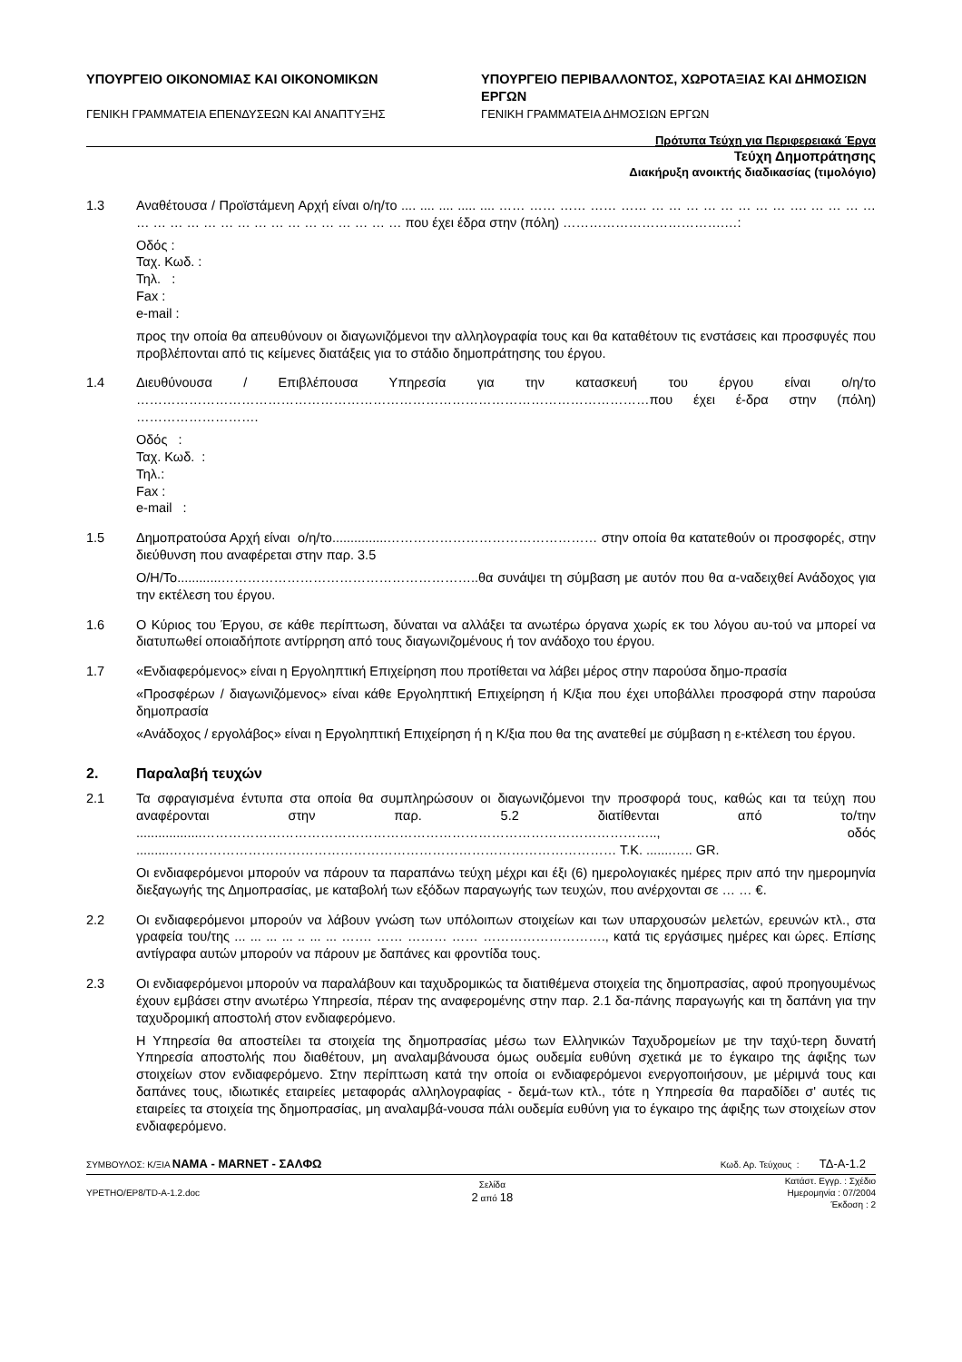ΥΠΟΥΡΓΕΙΟ ΟΙΚΟΝΟΜΙΑΣ ΚΑΙ ΟΙΚΟΝΟΜΙΚΩΝ
ΓΕΝΙΚΗ ΓΡΑΜΜΑΤΕΙΑ ΕΠΕΝΔΥΣΕΩΝ ΚΑΙ ΑΝΑΠΤΥΞΗΣ
ΥΠΟΥΡΓΕΙΟ ΠΕΡΙΒΑΛΛΟΝΤΟΣ, ΧΩΡΟΤΑΞΙΑΣ ΚΑΙ ΔΗΜΟΣΙΩΝ ΕΡΓΩΝ
ΓΕΝΙΚΗ ΓΡΑΜΜΑΤΕΙΑ ΔΗΜΟΣΙΩΝ ΕΡΓΩΝ
Πρότυπα Τεύχη για Περιφερειακά Έργα
Τεύχη Δημοπράτησης
Διακήρυξη ανοικτής διαδικασίας (τιμολόγιο)
1.3 Αναθέτουσα / Προϊστάμενη Αρχή είναι ο/η/το .... .... .... ..... .... …… …… …… …… …… … … … … … … … … …. … … … … … … … … … … … … … … … … … … … … που έχει έδρα στην (πόλη) ……………………………….…:
Οδός :
Ταχ. Κωδ. :
Τηλ. :
Fax :
e-mail :
προς την οποία θα απευθύνουν οι διαγωνιζόμενοι την αλληλογραφία τους και θα καταθέτουν τις ενστάσεις και προσφυγές που προβλέπονται από τις κείμενες διατάξεις για το στάδιο δημοπράτησης του έργου.
1.4 Διευθύνουσα / Επιβλέπουσα Υπηρεσία για την κατασκευή του έργου είναι ο/η/το ………………………………………………………………………………………………………που έχει έ-δρα στην (πόλη) ……………………….
Οδός :
Ταχ. Κωδ. :
Τηλ.:
Fax :
e-mail :
1.5 Δημοπρατούσα Αρχή είναι ο/η/το...............………………………………………… στην οποία θα κατατεθούν οι προσφορές, στην διεύθυνση που αναφέρεται στην παρ. 3.5
Ο/Η/Το............…………………………………………………..θα συνάψει τη σύμβαση με αυτόν που θα α-ναδειχθεί Ανάδοχος για την εκτέλεση του έργου.
1.6 Ο Κύριος του Έργου, σε κάθε περίπτωση, δύναται να αλλάξει τα ανωτέρω όργανα χωρίς εκ του λόγου αυ-τού να μπορεί να διατυπωθεί οποιαδήποτε αντίρρηση από τους διαγωνιζομένους ή τον ανάδοχο του έργου.
1.7 «Ενδιαφερόμενος» είναι η Εργοληπτική Επιχείρηση που προτίθεται να λάβει μέρος στην παρούσα δημο-πρασία
«Προσφέρων / διαγωνιζόμενος» είναι κάθε Εργοληπτική Επιχείρηση ή Κ/ξια που έχει υποβάλλει προσφορά στην παρούσα δημοπρασία
«Ανάδοχος / εργολάβος» είναι η Εργοληπτική Επιχείρηση ή η Κ/ξια που θα της ανατεθεί με σύμβαση η ε-κτέλεση του έργου.
2. Παραλαβή τευχών
2.1 Τα σφραγισμένα έντυπα στα οποία θα συμπληρώσουν οι διαγωνιζόμενοι την προσφορά τους, καθώς και τα τεύχη που αναφέρονται στην παρ. 5.2 διατίθενται από το/την ..................………………………………………………………………………………………….., οδός .........………………………………………………………………………………………… Τ.Κ. .......….. GR.
Οι ενδιαφερόμενοι μπορούν να πάρουν τα παραπάνω τεύχη μέχρι και έξι (6) ημερολογιακές ημέρες πριν από την ημερομηνία διεξαγωγής της Δημοπρασίας, με καταβολή των εξόδων παραγωγής των τευχών, που ανέρχονται σε … … €.
2.2 Οι ενδιαφερόμενοι μπορούν να λάβουν γνώση των υπόλοιπων στοιχείων και των υπαρχουσών μελετών, ερευνών κτλ., στα γραφεία του/της ... ... ... ... .. ... ... ……. …… ……… …… ………………………., κατά τις εργάσιμες ημέρες και ώρες. Επίσης αντίγραφα αυτών μπορούν να πάρουν με δαπάνες και φροντίδα τους.
2.3 Οι ενδιαφερόμενοι μπορούν να παραλάβουν και ταχυδρομικώς τα διατιθέμενα στοιχεία της δημοπρασίας, αφού προηγουμένως έχουν εμβάσει στην ανωτέρω Υπηρεσία, πέραν της αναφερομένης στην παρ. 2.1 δα-πάνης παραγωγής και τη δαπάνη για την ταχυδρομική αποστολή στον ενδιαφερόμενο.
Η Υπηρεσία θα αποστείλει τα στοιχεία της δημοπρασίας μέσω των Ελληνικών Ταχυδρομείων με την ταχύ-τερη δυνατή Υπηρεσία αποστολής που διαθέτουν, μη αναλαμβάνουσα όμως ουδεμία ευθύνη σχετικά με το έγκαιρο της άφιξης των στοιχείων στον ενδιαφερόμενο. Στην περίπτωση κατά την οποία οι ενδιαφερόμενοι ενεργοποιήσουν, με μέριμνά τους και δαπάνες τους, ιδιωτικές εταιρείες μεταφοράς αλληλογραφίας - δεμά-των κτλ., τότε η Υπηρεσία θα παραδίδει σ' αυτές τις εταιρείες τα στοιχεία της δημοπρασίας, μη αναλαμβά-νουσα πάλι ουδεμία ευθύνη για το έγκαιρο της άφιξης των στοιχείων στον ενδιαφερόμενο.
ΣΥΜΒΟΥΛΟΣ: Κ/ΞΙΑ ΝΑΜΑ - MARNET - ΣΑΛΦΩ Κωδ. Αρ. Τεύχους : ΤΔ-Α-1.2
ΥΡΕΤΗΟ/ΕΡ8/TD-A-1.2.doc Σελίδα
2 από 18 Κατάστ. Εγγρ. : Σχέδιο
Ημερομηνία : 07/2004
Έκδοση : 2